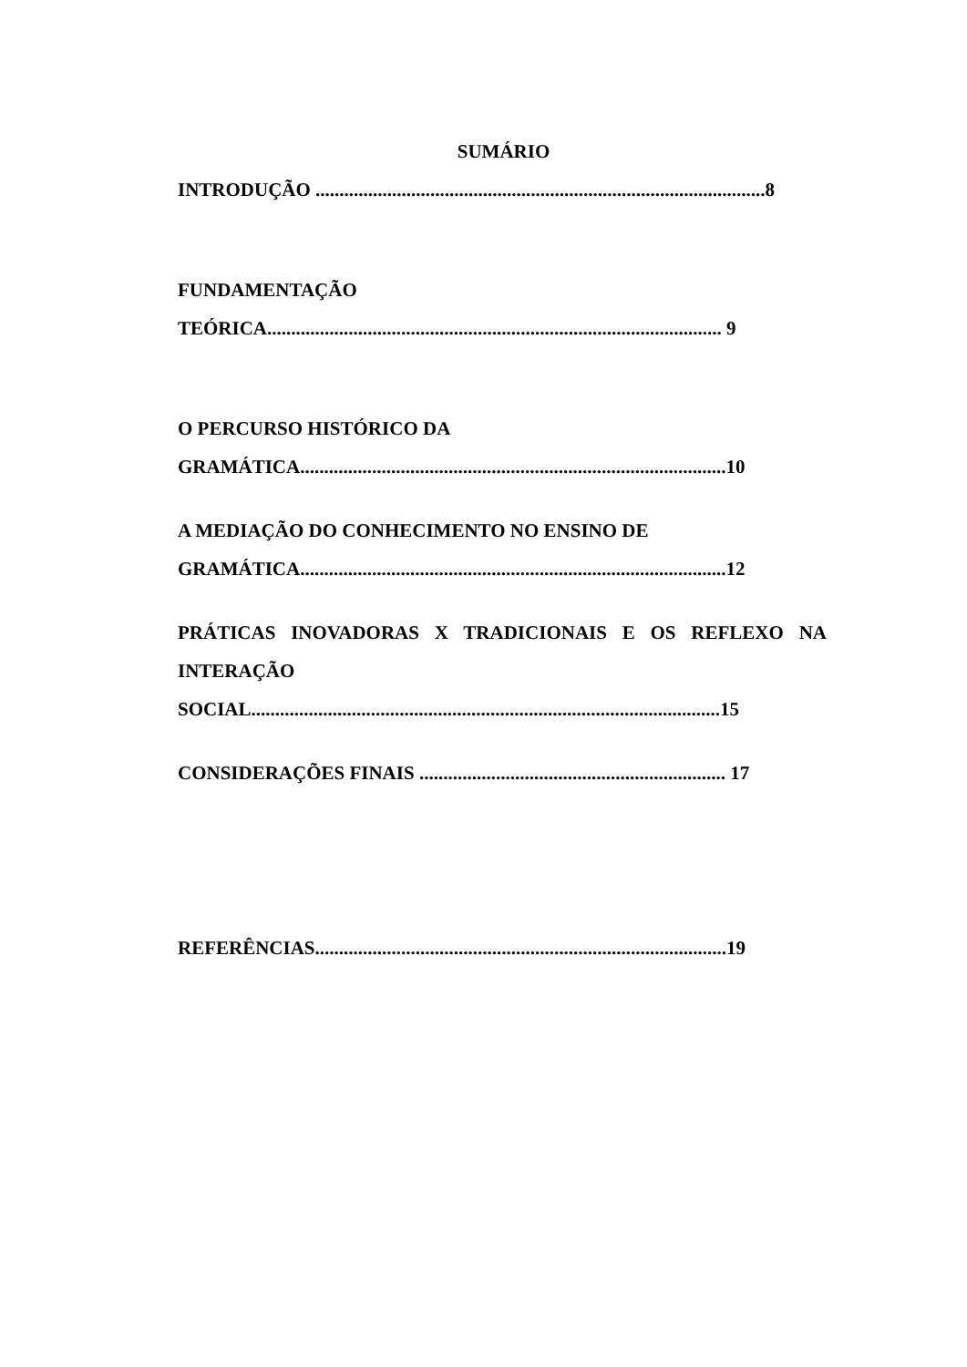SUMÁRIO
INTRODUÇÃO ..............................................................................................8
FUNDAMENTAÇÃO
TEÓRICA............................................................................................... 9
O PERCURSO HISTÓRICO DA
GRAMÁTICA.........................................................................................10
A MEDIAÇÃO DO CONHECIMENTO NO ENSINO DE
GRAMÁTICA.........................................................................................12
PRÁTICAS INOVADORAS X TRADICIONAIS E OS REFLEXO NA
INTERAÇÃO
SOCIAL..................................................................................................15
CONSIDERAÇÕES FINAIS ................................................................ 17
REFERÊNCIAS......................................................................................19